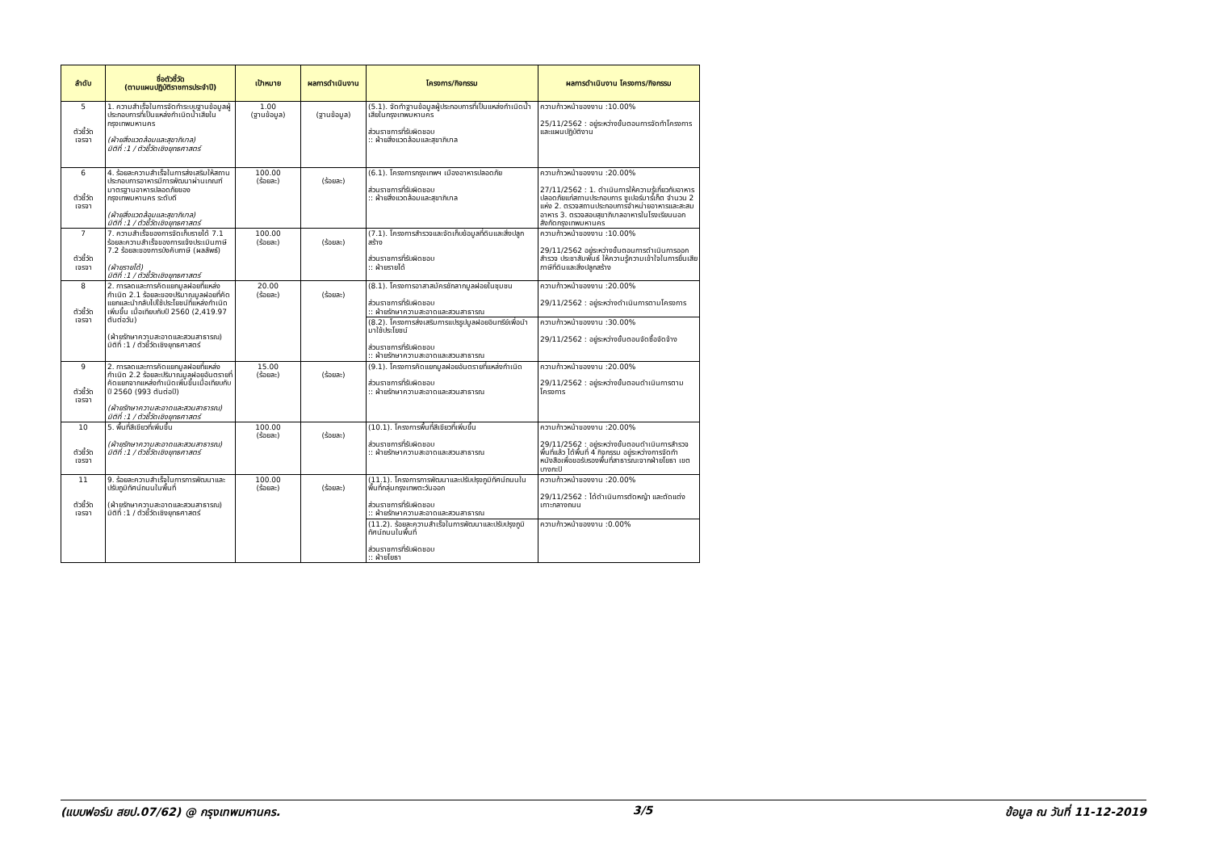| ลำดับ | ชื่อตัวชี้วัด (ตามแผนปฏิบัติราชการประจำปี) | เป้าหมาย | ผลการดำเนินงาน | โครงการ/กิจกรรม | ผลการดำเนินงาน โครงการ/กิจกรรม |
| --- | --- | --- | --- | --- | --- |
| 5 ตัวชี้วัด เจรจา | 1. ความสำเร็จในการจัดทำระบบฐานข้อมูลผู้ประกอบการที่เป็นแหล่งกำเนิดน้ำเสียในกรุงเทพมหานคร (ฝ่ายสิ่งแวดล้อมและสุขาภิบาล) มิติที่ :1 / ตัวชี้วัดเชิงยุทธศาสตร์ | 1.00 (ฐานข้อมูล) | (ฐานข้อมูล) | (5.1). จัดทำฐานข้อมูลผู้ประกอบการที่เป็นแหล่งกำเนิดน้ำเสียในกรุงเทพมหานคร ส่วนราชการที่รับผิดชอบ :: ฝ่ายสิ่งแวดล้อมและสุขาภิบาล | ความก้าวหน้าของงาน :10.00% 25/11/2562 : อยู่ระหว่างขั้นตอนการจัดทำโครงการและแผนปฏิบัติงาน |
| 6 ตัวชี้วัด เจรจา | 4. ร้อยละความสำเร็จในการส่งเสริมให้สถานประกอบการอาหารมีการพัฒนาผ่านเกณฑ์มาตรฐานอาหารปลอดภัยของกรุงเทพมหานคร ระดับดี (ฝ่ายสิ่งแวดล้อมและสุขาภิบาล) มิติที่ :1 / ตัวชี้วัดเชิงยุทธศาสตร์ | 100.00 (ร้อยละ) | (ร้อยละ) | (6.1). โครงการกรุงเทพฯ เมืองอาหารปลอดภัย ส่วนราชการที่รับผิดชอบ :: ฝ่ายสิ่งแวดล้อมและสุขาภิบาล | ความก้าวหน้าของงาน :20.00% 27/11/2562 : 1. ดำเนินการให้ความรู้เกี่ยวกับอาหารปลอดภัยแก่สถานประกอบการ ซูเปอร์มาร์เก็ต จำนวน 2 แห่ง 2. ตรวจสถานประกอบการจำหน่ายอาหารและสะสมอาหาร 3. ตรวจสอบสุขาภิบาลอาหารในโรงเรียนนอกสังกัดกรุงเทพมหานคร |
| 7 ตัวชี้วัด เจรจา | 7. ความสำเร็จของการจัดเก็บรายได้ 7.1 ร้อยละความสำเร็จของการแจ้งประเมินภาษี 7.2 ร้อยละของการบังคับภาษี (ผลลัพธ์) (ฝ่ายรายได้) มิติที่ :1 / ตัวชี้วัดเชิงยุทธศาสตร์ | 100.00 (ร้อยละ) | (ร้อยละ) | (7.1). โครงการสำรวจและจัดเก็บข้อมูลที่ดินและสิ่งปลูกสร้าง ส่วนราชการที่รับผิดชอบ :: ฝ่ายรายได้ | ความก้าวหน้าของงาน :10.00% 29/11/2562 อยู่ระหว่างขั้นตอนการดำเนินการออกสำรวจ ประชาสัมพันธ์ ให้ความรู้ความเข้าใจในการยื่นเสียภาษีที่ดินและสิ่งปลูกสร้าง |
| 8 ตัวชี้วัด เจรจา | 2. การลดและการคัดแยกมูลฝอยที่แหล่งกำเนิด 2.1 ร้อยละของปริมาณมูลฝอยที่คัดแยกและนำกลับไปใช้ประโยชน์ที่แหล่งกำเนิดเพิ่มขึ้น เมื่อเทียบกับปี 2560 (2,419.97 ตันต่อวัน) (ฝ่ายรักษาความสะอาดและสวนสาธารณ) มิติที่ :1 / ตัวชี้วัดเชิงยุทธศาสตร์ | 20.00 (ร้อยละ) | (ร้อยละ) | (8.1). โครงการอาสาสมัครชักลากมูลฝอยในชุมชน ส่วนราชการที่รับผิดชอบ :: ฝ่ายรักษาความสะอาดและสวนสาธารณ | ความก้าวหน้าของงาน :20.00% 29/11/2562 : อยู่ระหว่างดำเนินการตามโครงการ |
| | | | | (8.2). โครงการส่งเสริมการแปรรูปมูลฝอยอินทรีย์เพื่อนำมาใช้ประโยชน์ ส่วนราชการที่รับผิดชอบ :: ฝ่ายรักษาความสะอาดและสวนสาธารณ | ความก้าวหน้าของงาน :30.00% 29/11/2562 : อยู่ระหว่างขั้นตอนจัดซื้อจัดจ้าง |
| 9 ตัวชี้วัด เจรจา | 2. การลดและการคัดแยกมูลฝอยที่แหล่งกำเนิด 2.2 ร้อยละปริมาณมูลฝอยอันตรายที่คัดแยกจากแหล่งกำเนิดเพิ่มขึ้นเมื่อเทียบกับปี 2560 (993 ตันต่อปี) (ฝ่ายรักษาความสะอาดและสวนสาธารณ) มิติที่ :1 / ตัวชี้วัดเชิงยุทธศาสตร์ | 15.00 (ร้อยละ) | (ร้อยละ) | (9.1). โครงการคัดแยกมูลฝอยอันตรายที่แหล่งกำเนิด ส่วนราชการที่รับผิดชอบ :: ฝ่ายรักษาความสะอาดและสวนสาธารณ | ความก้าวหน้าของงาน :20.00% 29/11/2562 : อยู่ระหว่างขั้นตอนดำเนินการตามโครงการ |
| 10 ตัวชี้วัด เจรจา | 5. พื้นที่สีเขียวที่เพิ่มขึ้น (ฝ่ายรักษาความสะอาดและสวนสาธารณ) มิติที่ :1 / ตัวชี้วัดเชิงยุทธศาสตร์ | 100.00 (ร้อยละ) | (ร้อยละ) | (10.1). โครงการพื้นที่สีเขียวที่เพิ่มขึ้น ส่วนราชการที่รับผิดชอบ :: ฝ่ายรักษาความสะอาดและสวนสาธารณ | ความก้าวหน้าของงาน :20.00% 29/11/2562 : อยู่ระหว่างขั้นตอนดำเนินการสำรวจพื้นที่แล้ว ได้พื้นที่ 4 กิจกรรม อยู่ระหว่างการจัดทำหนังสือเพื่อขอรับรองพื้นที่สาธารณะจากฝ่ายโยธา เขตบางกะปิ |
| 11 ตัวชี้วัด เจรจา | 9. ร้อยละความสำเร็จในการการพัฒนาและปรับภูมิทัศน์ถนนในพื้นที่ (ฝ่ายรักษาความสะอาดและสวนสาธารณ) มิติที่ :1 / ตัวชี้วัดเชิงยุทธศาสตร์ | 100.00 (ร้อยละ) | (ร้อยละ) | (11.1). โครงการการพัฒนาและปรับปรุงภูมิทัศน์ถนนในพื้นที่กลุ่มกรุงเทพตะวันออก ส่วนราชการที่รับผิดชอบ :: ฝ่ายรักษาความสะอาดและสวนสาธารณ | ความก้าวหน้าของงาน :20.00% 29/11/2562 : ได้ดำเนินการตัดหญ้า และตัดแต่งเกาะกลางถนน |
| | | | | (11.2). ร้อยละความสำเร็จในการพัฒนาและปรับปรุงภูมิทัศน์ถนนในพื้นที่ ส่วนราชการที่รับผิดชอบ :: ฝ่ายโยธา | ความก้าวหน้าของงาน :0.00% |
(แบบฟอร์ม สยป.07/62) @ กรุงเทพมหานคร. 3/5 ข้อมูล ณ วันที่ 11-12-2019